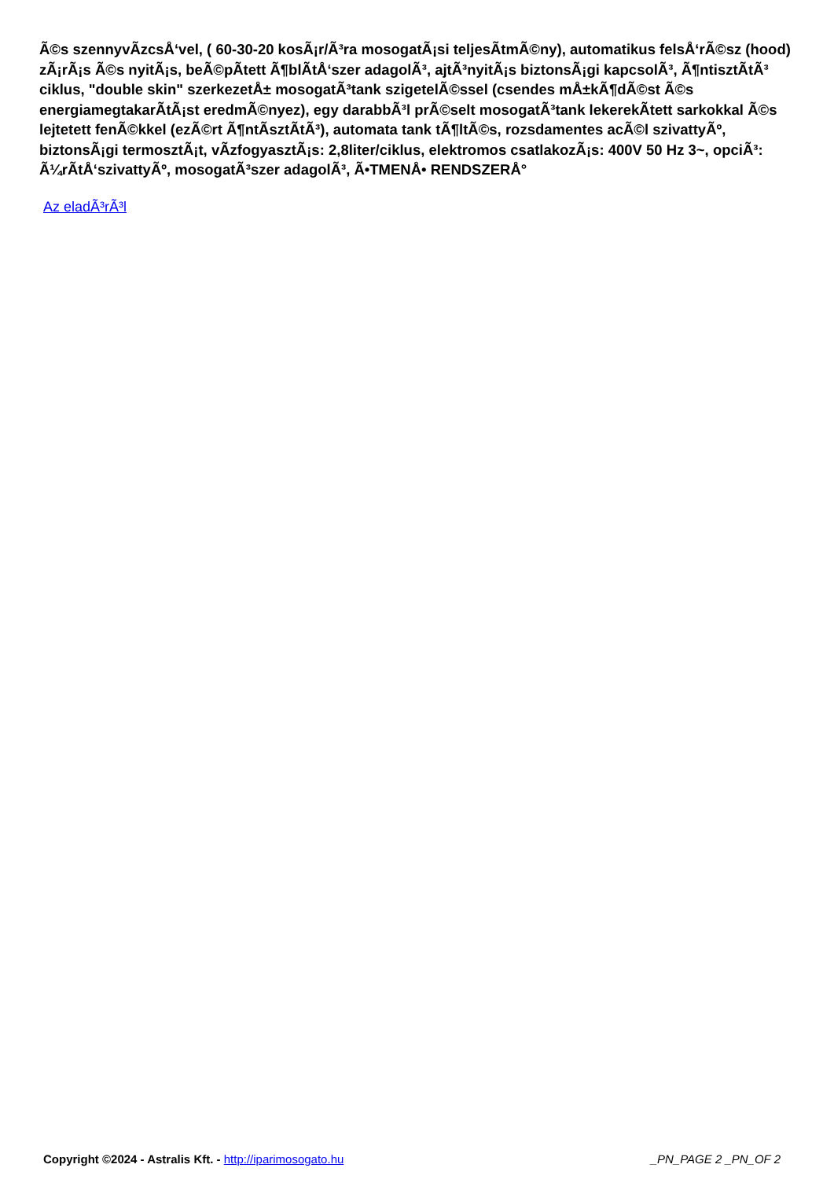Ã©s szennyvÃ­zcsÅ‘vel, ( 60-30-20 kosÃ¡r/Ã³ra mosogatÃ¡si teljesÃ­tmÃ©ny), automatikus felsÅ‘rÃ©sz (hood) zÃ¡rÃ¡s Ã©s nyitÃ¡s, beÃ©pÃ­tett Ã¶blÃ­tÅ‘szer adagolÃ³, ajtÃ³nyitÃ¡s biztonsÃ¡gi kapcsolÃ³, Ã¶ntisztÃ­tÃ³ ciklus, "double skin" szerkezetÅ± mosogatÃ³tank szigetelÃ©ssel (csendes mÅ±kÃ¶dÃ©st Ã©s energiamegtakarÃ­tÃ¡st eredmÃ©nyez), egy darabbÃ³l prÃ©selt mosogatÃ³tank lekerekÃ­tett sarkokkal Ã©s lejtetett fenÃ©kkel (ezÃ©rt Ã¶ntÃ­sztÃ­tÃ³), automata tank tÃ¶ltÃ©s, rozsdamentes acÃ©l szivattyÃº, biztonsÃ¡gi termosztÃ¡t, vÃ­zfogyasztÃ¡s: 2,8liter/ciklus, elektromos csatlakozÃ¡s: 400V 50 Hz 3~, opciÃ³: Ã¼rÃ­tÅ‘szivattyÃº, mosogatÃ³szer adagolÃ³, Ã•TMENÅ• RENDSZERÅ°
Az eladÃ³rÃ³l
Copyright ©2024 - Astralis Kft. - http://iparimosogato.hu _PN_PAGE 2 _PN_OF 2